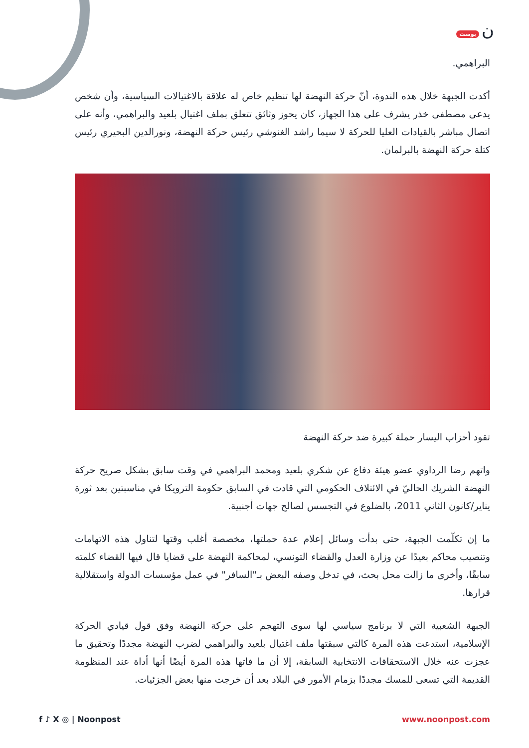ن بوست
البراهمي.
أكدت الجبهة خلال هذه الندوة، أنّ حركة النهضة لها تنظيم خاص له علاقة بالاغتيالات السياسية، وأن شخص يدعى مصطفى خذر يشرف على هذا الجهاز، كان يحوز وثائق تتعلق بملف اغتيال بلعيد والبراهمي، وأنه على اتصال مباشر بالقيادات العليا للحركة لا سيما راشد الغنوشي رئيس حركة النهضة، ونورالدين البحيري رئيس كتلة حركة النهضة بالبرلمان.
تقود أحزاب اليسار حملة كبيرة ضد حركة النهضة
واتهم رضا الرداوي عضو هيئة دفاع عن شكري بلعيد ومحمد البراهمي في وقت سابق بشكل صريح حركة النهضة الشريك الحاليّ في الائتلاف الحكومي التي قادت في السابق حكومة الترويكا في مناسبتين بعد ثورة يناير/كانون الثاني 2011، بالضلوع في التجسس لصالح جهات أجنبية.
ما إن تكلّمت الجبهة، حتى بدأت وسائل إعلام عدة حملتها، مخصصة أغلب وقتها لتناول هذه الاتهامات وتنصيب محاكم بعيدًا عن وزارة العدل والقضاء التونسي، لمحاكمة النهضة على قضايا قال فيها القضاء كلمته سابقًا، وأخرى ما زالت محل بحث، في تدخل وصفه البعض بـ"السافر" في عمل مؤسسات الدولة واستقلالية قرارها.
الجبهة الشعبية التي لا برنامج سياسي لها سوى التهجم على حركة النهضة وفق قول قيادي الحركة الإسلامية، استدعت هذه المرة كالتي سبقتها ملف اغتيال بلعيد والبراهمي لضرب النهضة مجددًا وتحقيق ما عجزت عنه خلال الاستحقاقات الانتخابية السابقة، إلا أن ما فاتها هذه المرة أيضًا أنها أداة عند المنظومة القديمة التي تسعى للمسك مجددًا بزمام الأمور في البلاد بعد أن خرجت منها بعض الجزئيات.
f ♪ X ◎ | Noonpost www.noonpost.com